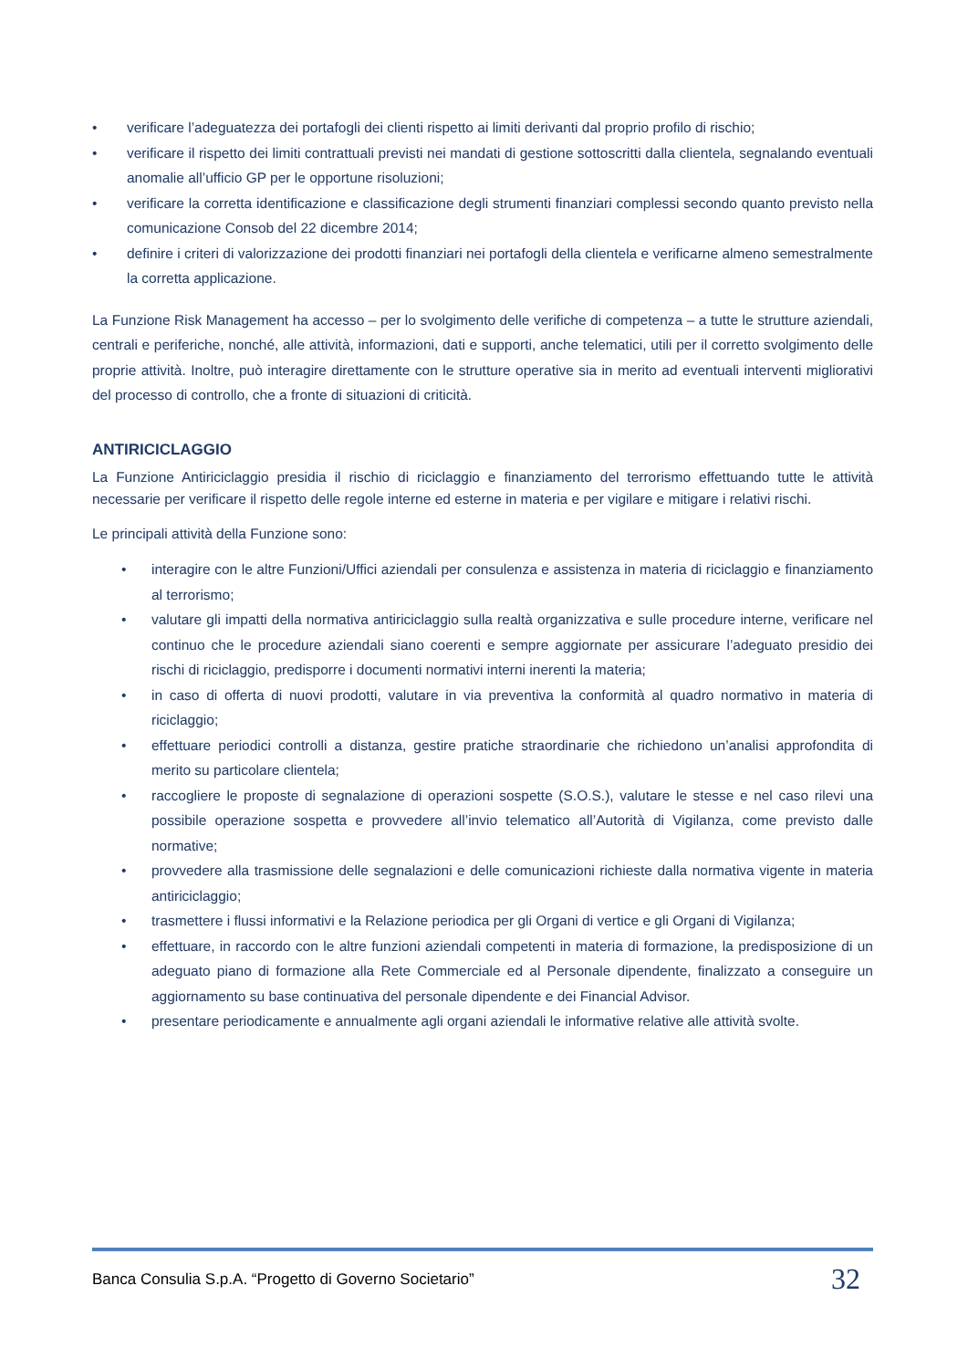• verificare l’adeguatezza dei portafogli dei clienti rispetto ai limiti derivanti dal proprio profilo di rischio;
• verificare il rispetto dei limiti contrattuali previsti nei mandati di gestione sottoscritti dalla clientela, segnalando eventuali anomalie all’ufficio GP per le opportune risoluzioni;
• verificare la corretta identificazione e classificazione degli strumenti finanziari complessi secondo quanto previsto nella comunicazione Consob del 22 dicembre 2014;
• definire i criteri di valorizzazione dei prodotti finanziari nei portafogli della clientela e verificarne almeno semestralmente la corretta applicazione.
La Funzione Risk Management ha accesso – per lo svolgimento delle verifiche di competenza – a tutte le strutture aziendali, centrali e periferiche, nonché, alle attività, informazioni, dati e supporti, anche telematici, utili per il corretto svolgimento delle proprie attività. Inoltre, può interagire direttamente con le strutture operative sia in merito ad eventuali interventi migliorativi del processo di controllo, che a fronte di situazioni di criticità.
ANTIRICICLAGGIO
La Funzione Antiriciclaggio presidia il rischio di riciclaggio e finanziamento del terrorismo effettuando tutte le attività necessarie per verificare il rispetto delle regole interne ed esterne in materia e per vigilare e mitigare i relativi rischi.
Le principali attività della Funzione sono:
• interagire con le altre Funzioni/Uffici aziendali per consulenza e assistenza in materia di riciclaggio e finanziamento al terrorismo;
• valutare gli impatti della normativa antiriciclaggio sulla realtà organizzativa e sulle procedure interne, verificare nel continuo che le procedure aziendali siano coerenti e sempre aggiornate per assicurare l’adeguato presidio dei rischi di riciclaggio, predisporre i documenti normativi interni inerenti la materia;
• in caso di offerta di nuovi prodotti, valutare in via preventiva la conformità al quadro normativo in materia di riciclaggio;
• effettuare periodici controlli a distanza, gestire pratiche straordinarie che richiedono un’analisi approfondita di merito su particolare clientela;
• raccogliere le proposte di segnalazione di operazioni sospette (S.O.S.), valutare le stesse e nel caso rilevi una possibile operazione sospetta e provvedere all’invio telematico all’Autorità di Vigilanza, come previsto dalle normative;
• provvedere alla trasmissione delle segnalazioni e delle comunicazioni richieste dalla normativa vigente in materia antiriciclaggio;
• trasmettere i flussi informativi e la Relazione periodica per gli Organi di vertice e gli Organi di Vigilanza;
• effettuare, in raccordo con le altre funzioni aziendali competenti in materia di formazione, la predisposizione di un adeguato piano di formazione alla Rete Commerciale ed al Personale dipendente, finalizzato a conseguire un aggiornamento su base continuativa del personale dipendente e dei Financial Advisor.
• presentare periodicamente e annualmente agli organi aziendali le informative relative alle attività svolte.
Banca Consulia S.p.A. “Progetto di Governo Societario” 32